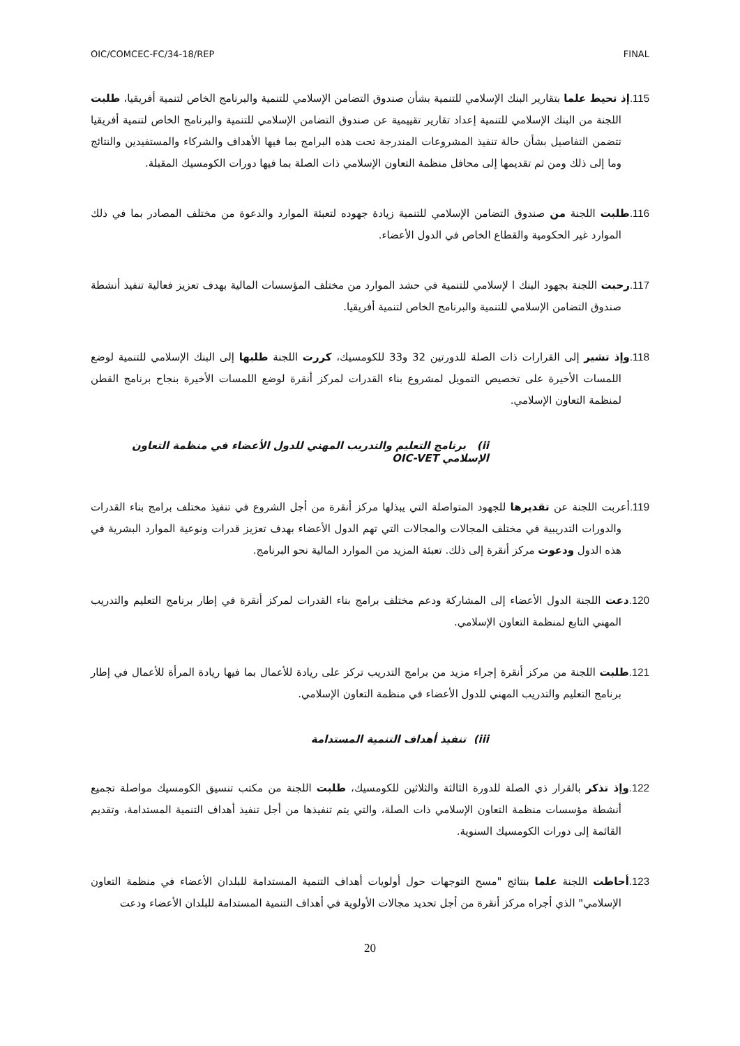OIC/COMCEC-FC/34-18/REP FINAL
115. إذ تحيط علما بتقارير البنك الإسلامي للتنمية بشأن صندوق التضامن الإسلامي للتنمية والبرنامج الخاص لتنمية أفريقيا، طلبت اللجنة من البنك الإسلامي للتنمية إعداد تقارير تقييمية عن صندوق التضامن الإسلامي للتنمية والبرنامج الخاص لتنمية أفريقيا تتضمن التفاصيل بشأن حالة تنفيذ المشروعات المندرجة تحت هذه البرامج بما فيها الأهداف والشركاء والمستفيدين والنتائج وما إلى ذلك ومن ثم تقديمها إلى محافل منظمة التعاون الإسلامي ذات الصلة بما فيها دورات الكومسيك المقبلة.
116. طلبت اللجنة من صندوق التضامن الإسلامي للتنمية زيادة جهوده لتعبئة الموارد والدعوة من مختلف المصادر بما في ذلك الموارد غير الحكومية والقطاع الخاص في الدول الأعضاء.
117. رحبت اللجنة بجهود البنك ا لإسلامي للتنمية في حشد الموارد من مختلف المؤسسات المالية بهدف تعزيز فعالية تنفيذ أنشطة صندوق التضامن الإسلامي للتنمية والبرنامج الخاص لتنمية أفريقيا.
118. وإذ تشير إلى القرارات ذات الصلة للدورتين 32 و33 للكومسيك، كررت اللجنة طلبها إلى البنك الإسلامي للتنمية لوضع اللمسات الأخيرة على تخصيص التمويل لمشروع بناء القدرات لمركز أنقرة لوضع اللمسات الأخيرة بنجاح برنامج القطن لمنظمة التعاون الإسلامي.
ii) برنامج التعليم والتدريب المهني للدول الأعضاء في منظمة التعاون الإسلامي OIC-VET
119. أعربت اللجنة عن تقديرها للجهود المتواصلة التي يبذلها مركز أنقرة من أجل الشروع في تنفيذ مختلف برامج بناء القدرات والدورات التدريبية في مختلف المجالات والمجالات التي تهم الدول الأعضاء بهدف تعزيز قدرات ونوعية الموارد البشرية في هذه الدول ودعوت مركز أنقرة إلى ذلك. تعبئة المزيد من الموارد المالية نحو البرنامج.
120. دعت اللجنة الدول الأعضاء إلى المشاركة ودعم مختلف برامج بناء القدرات لمركز أنقرة في إطار برنامج التعليم والتدريب المهني التابع لمنظمة التعاون الإسلامي.
121. طلبت اللجنة من مركز أنقرة إجراء مزيد من برامج التدريب تركز على ريادة للأعمال بما فيها ريادة المرأة للأعمال في إطار برنامج التعليم والتدريب المهني للدول الأعضاء في منظمة التعاون الإسلامي.
iii) تنفيذ أهداف التنمية المستدامة
122. وإذ تذكر بالقرار ذي الصلة للدورة الثالثة والثلاثين للكومسيك، طلبت اللجنة من مكتب تنسيق الكومسيك مواصلة تجميع أنشطة مؤسسات منظمة التعاون الإسلامي ذات الصلة، والتي يتم تنفيذها من أجل تنفيذ أهداف التنمية المستدامة، وتقديم القائمة إلى دورات الكومسيك السنوية.
123. أحاطت اللجنة علما بنتائج "مسح التوجهات حول أولويات أهداف التنمية المستدامة للبلدان الأعضاء في منظمة التعاون الإسلامي" الذي أجراه مركز أنقرة من أجل تحديد مجالات الأولوية في أهداف التنمية المستدامة للبلدان الأعضاء ودعت
20